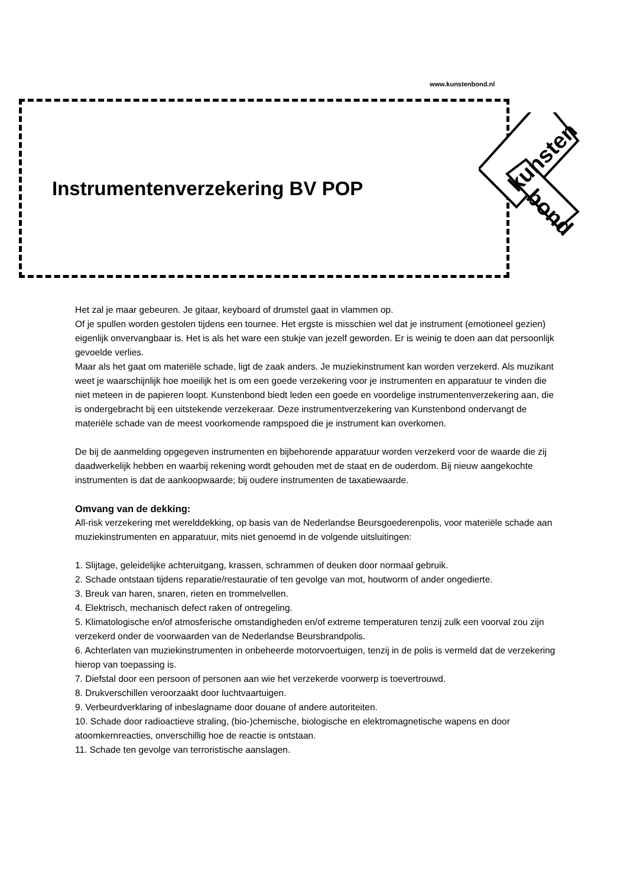www.kunstenbond.nl
Instrumentenverzekering BV POP
kunsten
bond
Het zal je maar gebeuren. Je gitaar, keyboard of drumstel gaat in vlammen op.
Of je spullen worden gestolen tijdens een tournee. Het ergste is misschien wel dat je instrument (emotioneel gezien) eigenlijk onvervangbaar is. Het is als het ware een stukje van jezelf geworden. Er is weinig te doen aan dat persoonlijk gevoelde verlies.
Maar als het gaat om materiële schade, ligt de zaak anders. Je muziekinstrument kan worden verzekerd. Als muzikant weet je waarschijnlijk hoe moeilijk het is om een goede verzekering voor je instrumenten en apparatuur te vinden die niet meteen in de papieren loopt. Kunstenbond biedt leden een goede en voordelige instrumentenverzekering aan, die is ondergebracht bij een uitstekende verzekeraar. Deze instrumentverzekering van Kunstenbond ondervangt de materiële schade van de meest voorkomende rampspoed die je instrument kan overkomen.
De bij de aanmelding opgegeven instrumenten en bijbehorende apparatuur worden verzekerd voor de waarde die zij daadwerkelijk hebben en waarbij rekening wordt gehouden met de staat en de ouderdom. Bij nieuw aangekochte instrumenten is dat de aankoopwaarde; bij oudere instrumenten de taxatiewaarde.
Omvang van de dekking:
All-risk verzekering met werelddekking, op basis van de Nederlandse Beursgoederenpolis, voor materiële schade aan muziekinstrumenten en apparatuur, mits niet genoemd in de volgende uitsluitingen:
1. Slijtage, geleidelijke achteruitgang, krassen, schrammen of deuken door normaal gebruik.
2. Schade ontstaan tijdens reparatie/restauratie of ten gevolge van mot, houtworm of ander ongedierte.
3. Breuk van haren, snaren, rieten en trommelvellen.
4. Elektrisch, mechanisch defect raken of ontregeling.
5. Klimatologische en/of atmosferische omstandigheden en/of extreme temperaturen tenzij zulk een voorval zou zijn verzekerd onder de voorwaarden van de Nederlandse Beursbrandpolis.
6. Achterlaten van muziekinstrumenten in onbeheerde motorvoertuigen, tenzij in de polis is vermeld dat de verzekering hierop van toepassing is.
7. Diefstal door een persoon of personen aan wie het verzekerde voorwerp is toevertrouwd.
8. Drukverschillen veroorzaakt door luchtvaartuigen.
9. Verbeurdverklaring of inbeslagname door douane of andere autoriteiten.
10. Schade door radioactieve straling, (bio-)chemische, biologische en elektromagnetische wapens en door atoomkernreacties, onverschillig hoe de reactie is ontstaan.
11. Schade ten gevolge van terroristische aanslagen.